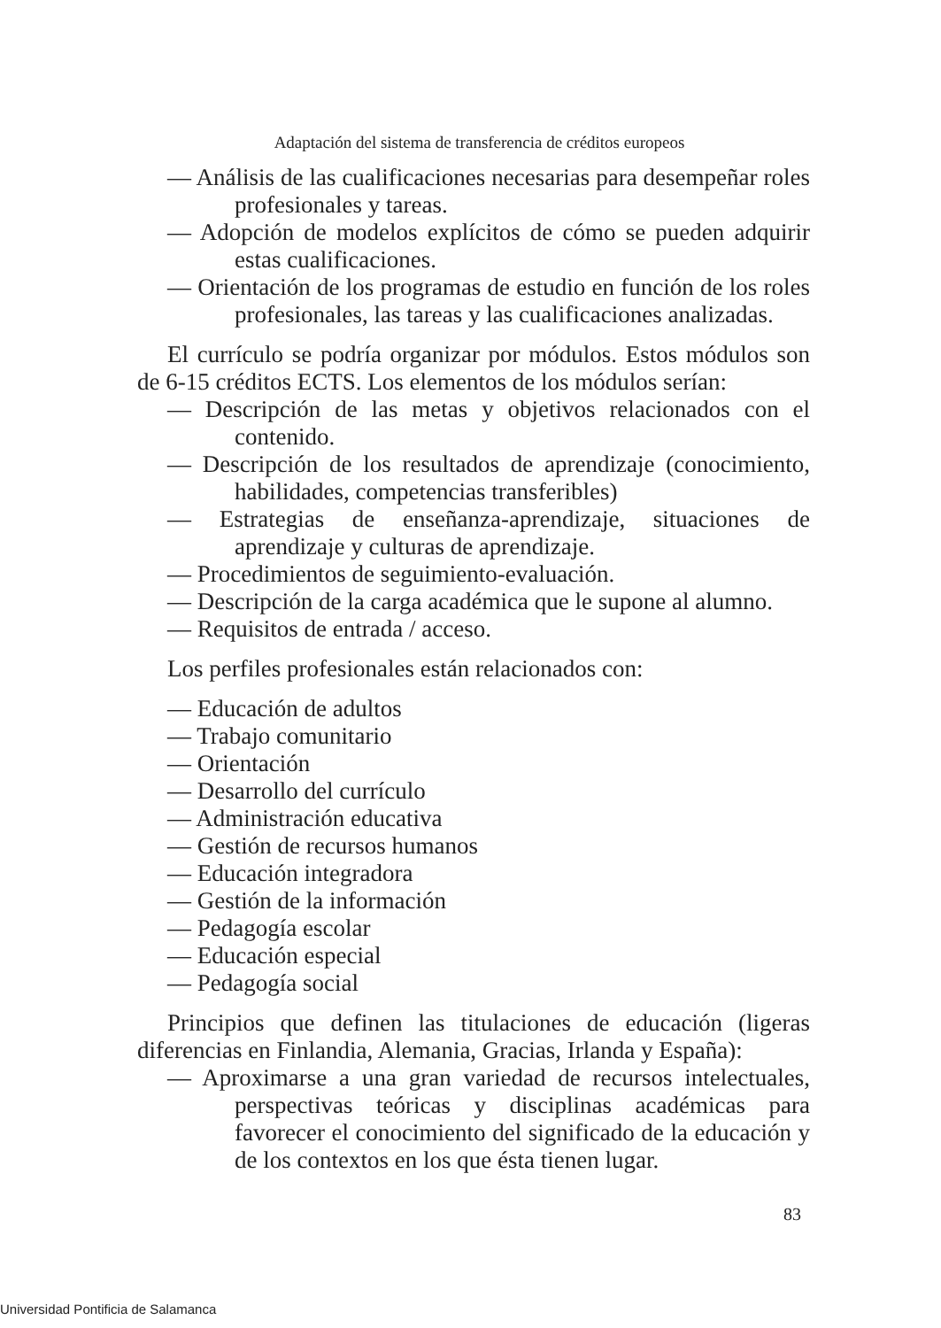Adaptación del sistema de transferencia de créditos europeos
— Análisis de las cualificaciones necesarias para desempeñar roles profesionales y tareas.
— Adopción de modelos explícitos de cómo se pueden adquirir estas cualificaciones.
— Orientación de los programas de estudio en función de los roles profesionales, las tareas y las cualificaciones analizadas.
El currículo se podría organizar por módulos. Estos módulos son de 6-15 créditos ECTS. Los elementos de los módulos serían:
— Descripción de las metas y objetivos relacionados con el contenido.
— Descripción de los resultados de aprendizaje (conocimiento, habilidades, competencias transferibles)
— Estrategias de enseñanza-aprendizaje, situaciones de aprendizaje y culturas de aprendizaje.
— Procedimientos de seguimiento-evaluación.
— Descripción de la carga académica que le supone al alumno.
— Requisitos de entrada / acceso.
Los perfiles profesionales están relacionados con:
— Educación de adultos
— Trabajo comunitario
— Orientación
— Desarrollo del currículo
— Administración educativa
— Gestión de recursos humanos
— Educación integradora
— Gestión de la información
— Pedagogía escolar
— Educación especial
— Pedagogía social
Principios que definen las titulaciones de educación (ligeras diferencias en Finlandia, Alemania, Gracias, Irlanda y España):
— Aproximarse a una gran variedad de recursos intelectuales, perspectivas teóricas y disciplinas académicas para favorecer el conocimiento del significado de la educación y de los contextos en los que ésta tienen lugar.
83
Universidad Pontificia de Salamanca